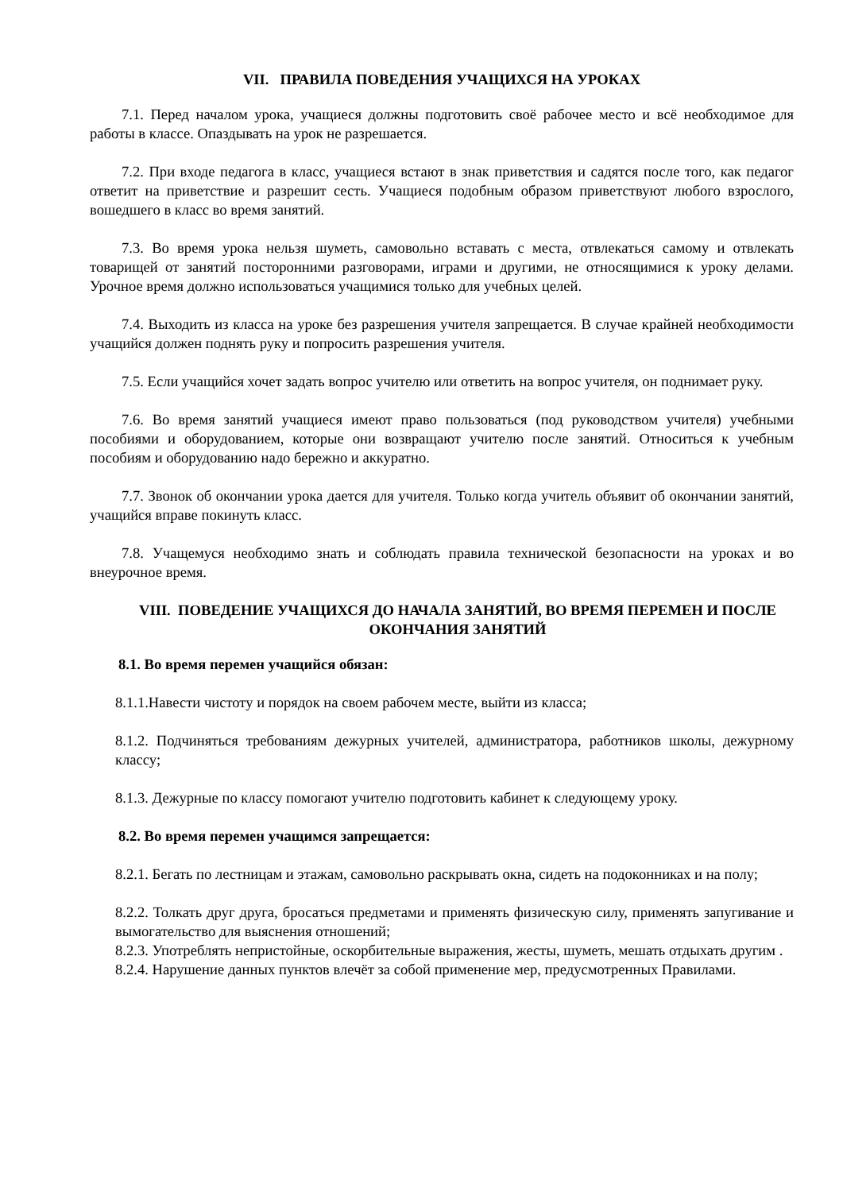VII. ПРАВИЛА ПОВЕДЕНИЯ УЧАЩИХСЯ НА УРОКАХ
7.1. Перед началом урока, учащиеся должны подготовить своё рабочее место и всё необходимое для работы в классе. Опаздывать на урок не разрешается.
7.2. При входе педагога в класс, учащиеся встают в знак приветствия и садятся после того, как педагог ответит на приветствие и разрешит сесть. Учащиеся подобным образом приветствуют любого взрослого, вошедшего в класс во время занятий.
7.3. Во время урока нельзя шуметь, самовольно вставать с места, отвлекаться самому и отвлекать товарищей от занятий посторонними разговорами, играми и другими, не относящимися к уроку делами. Урочное время должно использоваться учащимися только для учебных целей.
7.4. Выходить из класса на уроке без разрешения учителя запрещается. В случае крайней необходимости учащийся должен поднять руку и попросить разрешения учителя.
7.5. Если учащийся хочет задать вопрос учителю или ответить на вопрос учителя, он поднимает руку.
7.6. Во время занятий учащиеся имеют право пользоваться (под руководством учителя) учебными пособиями и оборудованием, которые они возвращают учителю после занятий. Относиться к учебным пособиям и оборудованию надо бережно и аккуратно.
7.7. Звонок об окончании урока дается для учителя. Только когда учитель объявит об окончании занятий, учащийся вправе покинуть класс.
7.8. Учащемуся необходимо знать и соблюдать правила технической безопасности на уроках и во внеурочное время.
VIII. ПОВЕДЕНИЕ УЧАЩИХСЯ ДО НАЧАЛА ЗАНЯТИЙ, ВО ВРЕМЯ ПЕРЕМЕН И ПОСЛЕ ОКОНЧАНИЯ ЗАНЯТИЙ
8.1. Во время перемен учащийся обязан:
8.1.1.Навести чистоту и порядок на своем рабочем месте, выйти из класса;
8.1.2. Подчиняться требованиям дежурных учителей, администратора, работников школы, дежурному классу;
8.1.3. Дежурные по классу помогают учителю подготовить кабинет к следующему уроку.
8.2. Во время перемен учащимся запрещается:
8.2.1. Бегать по лестницам и этажам, самовольно раскрывать окна, сидеть на подоконниках и на полу;
8.2.2. Толкать друг друга, бросаться предметами и применять физическую силу, применять запугивание и вымогательство для выяснения отношений;
8.2.3. Употреблять непристойные, оскорбительные выражения, жесты, шуметь, мешать отдыхать другим .
8.2.4. Нарушение данных пунктов влечёт за собой применение мер, предусмотренных Правилами.